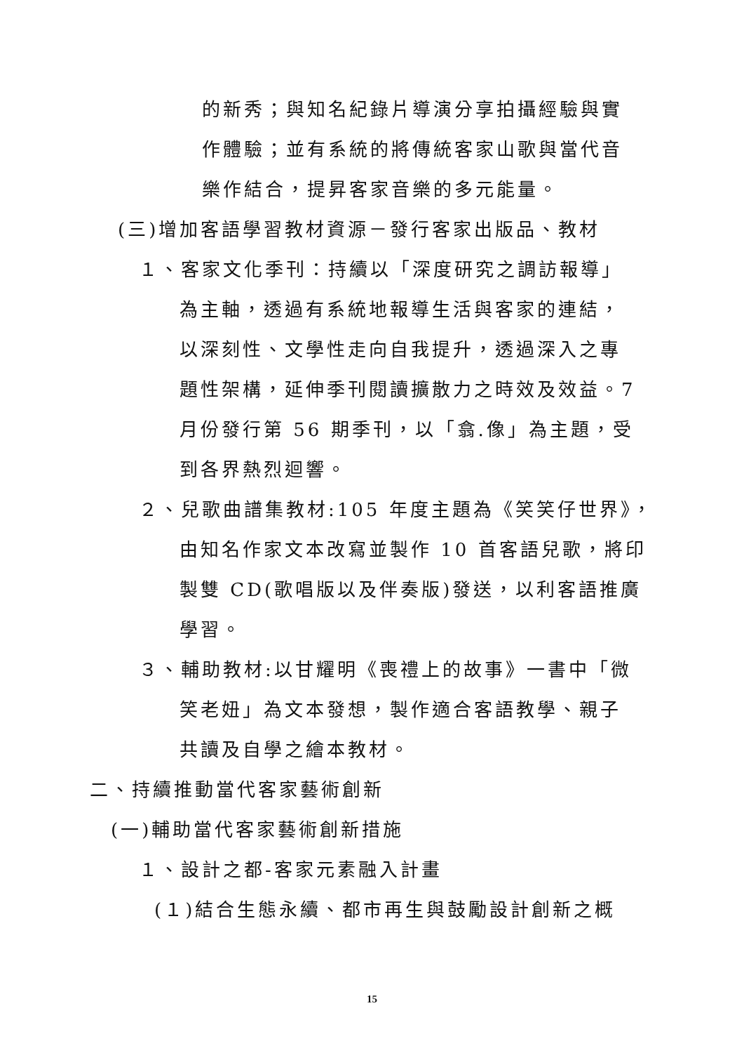的新秀；與知名紀錄片導演分享拍攝經驗與實
作體驗；並有系統的將傳統客家山歌與當代音
樂作結合，提昇客家音樂的多元能量。
(三)增加客語學習教材資源－發行客家出版品、教材
１、客家文化季刊：持續以「深度研究之調訪報導」
為主軸，透過有系統地報導生活與客家的連結，
以深刻性、文學性走向自我提升，透過深入之專
題性架構，延伸季刊閱讀擴散力之時效及效益。7
月份發行第 56 期季刊，以「翕.像」為主題，受
到各界熱烈迴響。
２、兒歌曲譜集教材:105 年度主題為《笑笑仔世界》，
由知名作家文本改寫並製作 10 首客語兒歌，將印
製雙 CD(歌唱版以及伴奏版)發送，以利客語推廣
學習。
３、輔助教材:以甘耀明《喪禮上的故事》一書中「微
笑老妞」為文本發想，製作適合客語教學、親子
共讀及自學之繪本教材。
二、持續推動當代客家藝術創新
(一)輔助當代客家藝術創新措施
１、設計之都-客家元素融入計畫
(１)結合生態永續、都市再生與鼓勵設計創新之概
15